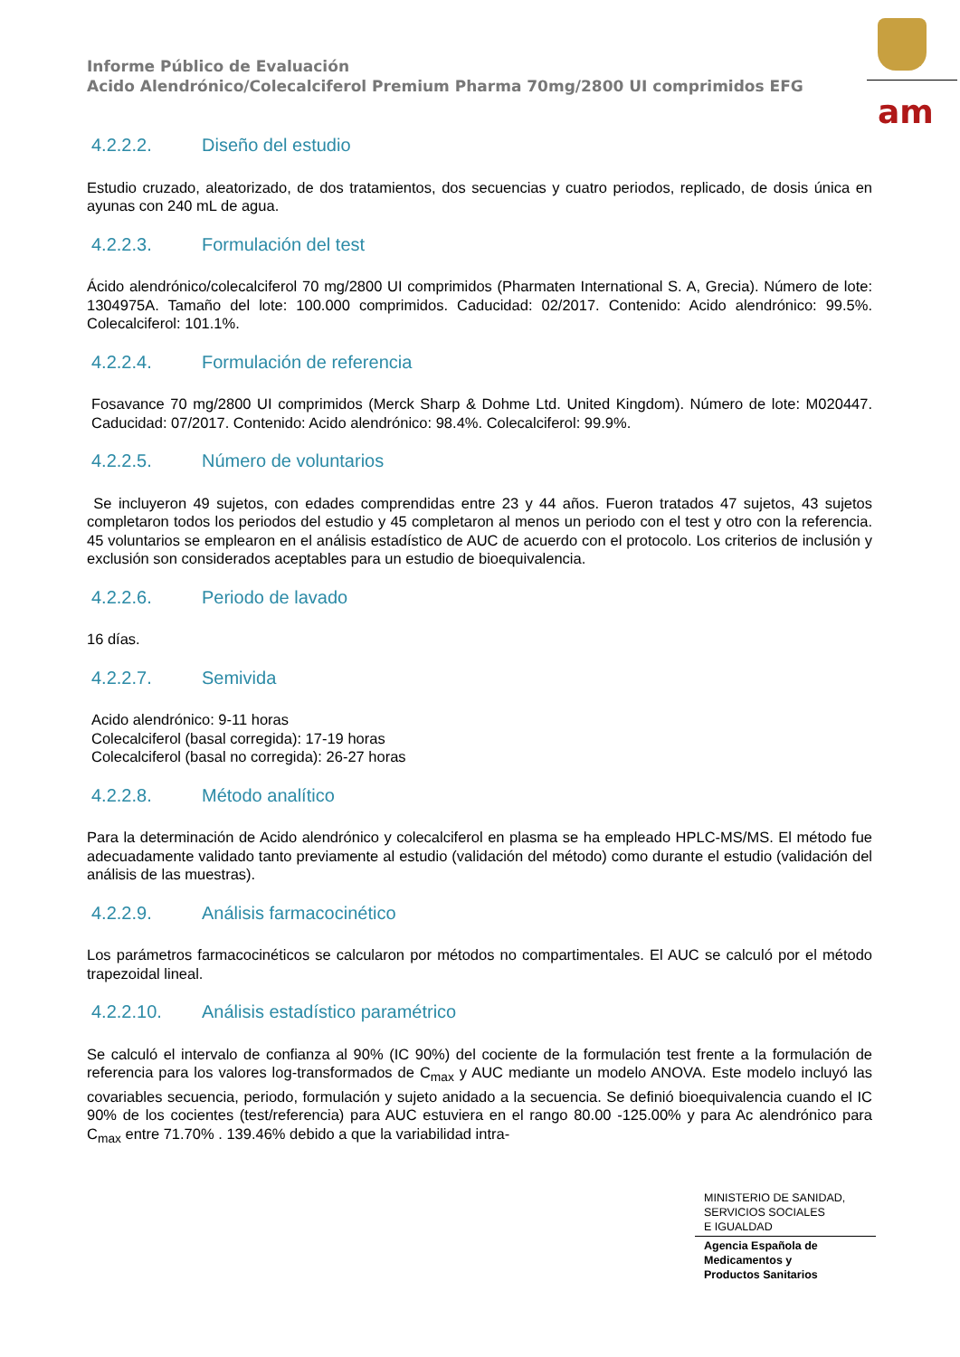Informe Público de Evaluación
Acido Alendrónico/Colecalciferol Premium Pharma 70mg/2800 UI comprimidos EFG
am
4.2.2.2. Diseño del estudio
Estudio cruzado, aleatorizado, de dos tratamientos, dos secuencias y cuatro periodos, replicado, de dosis única en ayunas con 240 mL de agua.
4.2.2.3. Formulación del test
Ácido alendrónico/colecalciferol 70 mg/2800 UI comprimidos (Pharmaten International S. A, Grecia). Número de lote: 1304975A. Tamaño del lote: 100.000 comprimidos. Caducidad: 02/2017. Contenido: Acido alendrónico: 99.5%. Colecalciferol: 101.1%.
4.2.2.4. Formulación de referencia
Fosavance 70 mg/2800 UI comprimidos (Merck Sharp & Dohme Ltd. United Kingdom). Número de lote: M020447. Caducidad: 07/2017. Contenido: Acido alendrónico: 98.4%. Colecalciferol: 99.9%.
4.2.2.5. Número de voluntarios
Se incluyeron 49 sujetos, con edades comprendidas entre 23 y 44 años. Fueron tratados 47 sujetos, 43 sujetos completaron todos los periodos del estudio y 45 completaron al menos un periodo con el test y otro con la referencia. 45 voluntarios se emplearon en el análisis estadístico de AUC de acuerdo con el protocolo. Los criterios de inclusión y exclusión son considerados aceptables para un estudio de bioequivalencia.
4.2.2.6. Periodo de lavado
16 días.
4.2.2.7. Semivida
Acido alendrónico: 9-11 horas
Colecalciferol (basal corregida): 17-19 horas
Colecalciferol (basal no corregida): 26-27 horas
4.2.2.8. Método analítico
Para la determinación de Acido alendrónico y colecalciferol en plasma se ha empleado HPLC-MS/MS. El método fue adecuadamente validado tanto previamente al estudio (validación del método) como durante el estudio (validación del análisis de las muestras).
4.2.2.9. Análisis farmacocinético
Los parámetros farmacocinéticos se calcularon por métodos no compartimentales. El AUC se calculó por el método trapezoidal lineal.
4.2.2.10. Análisis estadístico paramétrico
Se calculó el intervalo de confianza al 90% (IC 90%) del cociente de la formulación test frente a la formulación de referencia para los valores log-transformados de C<sub>max</sub> y AUC mediante un modelo ANOVA. Este modelo incluyó las covariables secuencia, periodo, formulación y sujeto anidado a la secuencia. Se definió bioequivalencia cuando el IC 90% de los cocientes (test/referencia) para AUC estuviera en el rango 80.00 -125.00% y para Ac alendrónico para C<sub>max</sub> entre 71.70% . 139.46% debido a que la variabilidad intra-
MINISTERIO DE SANIDAD,
SERVICIOS SOCIALES
E IGUALDAD
Agencia Española de
Medicamentos y
Productos Sanitarios